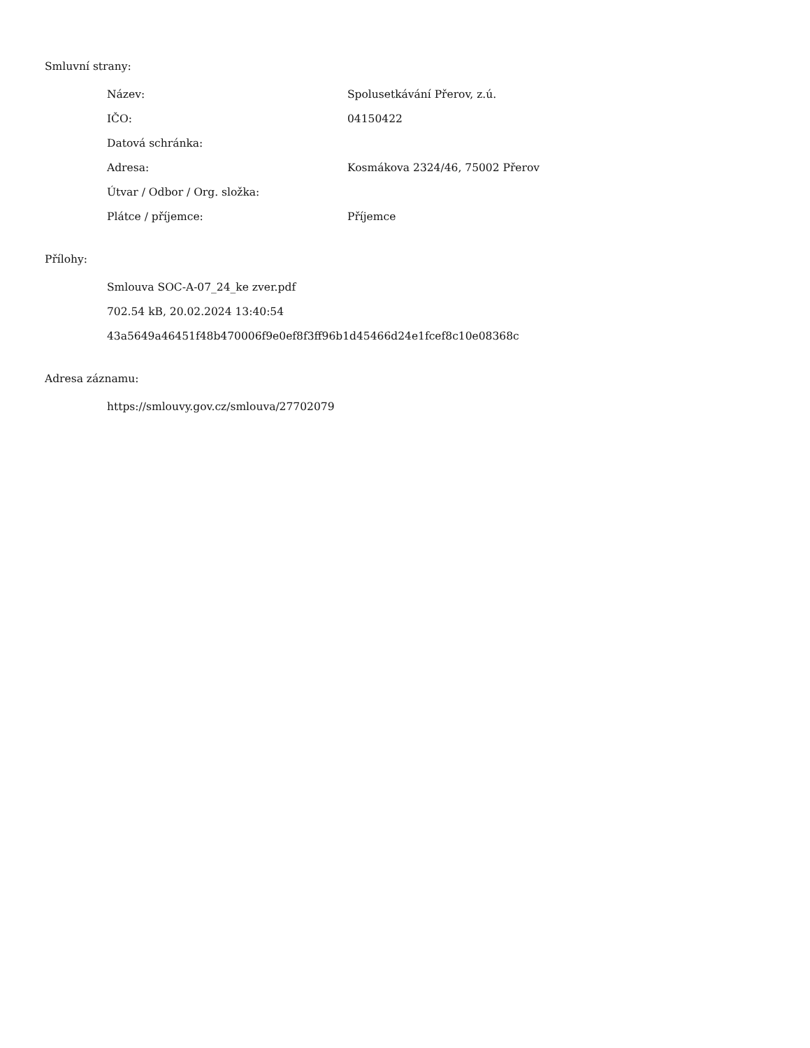Smluvní strany:
| Název: | Spolusetkávání Přerov, z.ú. |
| IČO: | 04150422 |
| Datová schránka: | |
| Adresa: | Kosmákova 2324/46, 75002 Přerov |
| Útvar / Odbor / Org. složka: | |
| Plátce / příjemce: | Příjemce |
Přílohy:
Smlouva SOC-A-07_24_ke zver.pdf
702.54 kB, 20.02.2024 13:40:54
43a5649a46451f48b470006f9e0ef8f3ff96b1d45466d24e1fcef8c10e08368c
Adresa záznamu:
https://smlouvy.gov.cz/smlouva/27702079